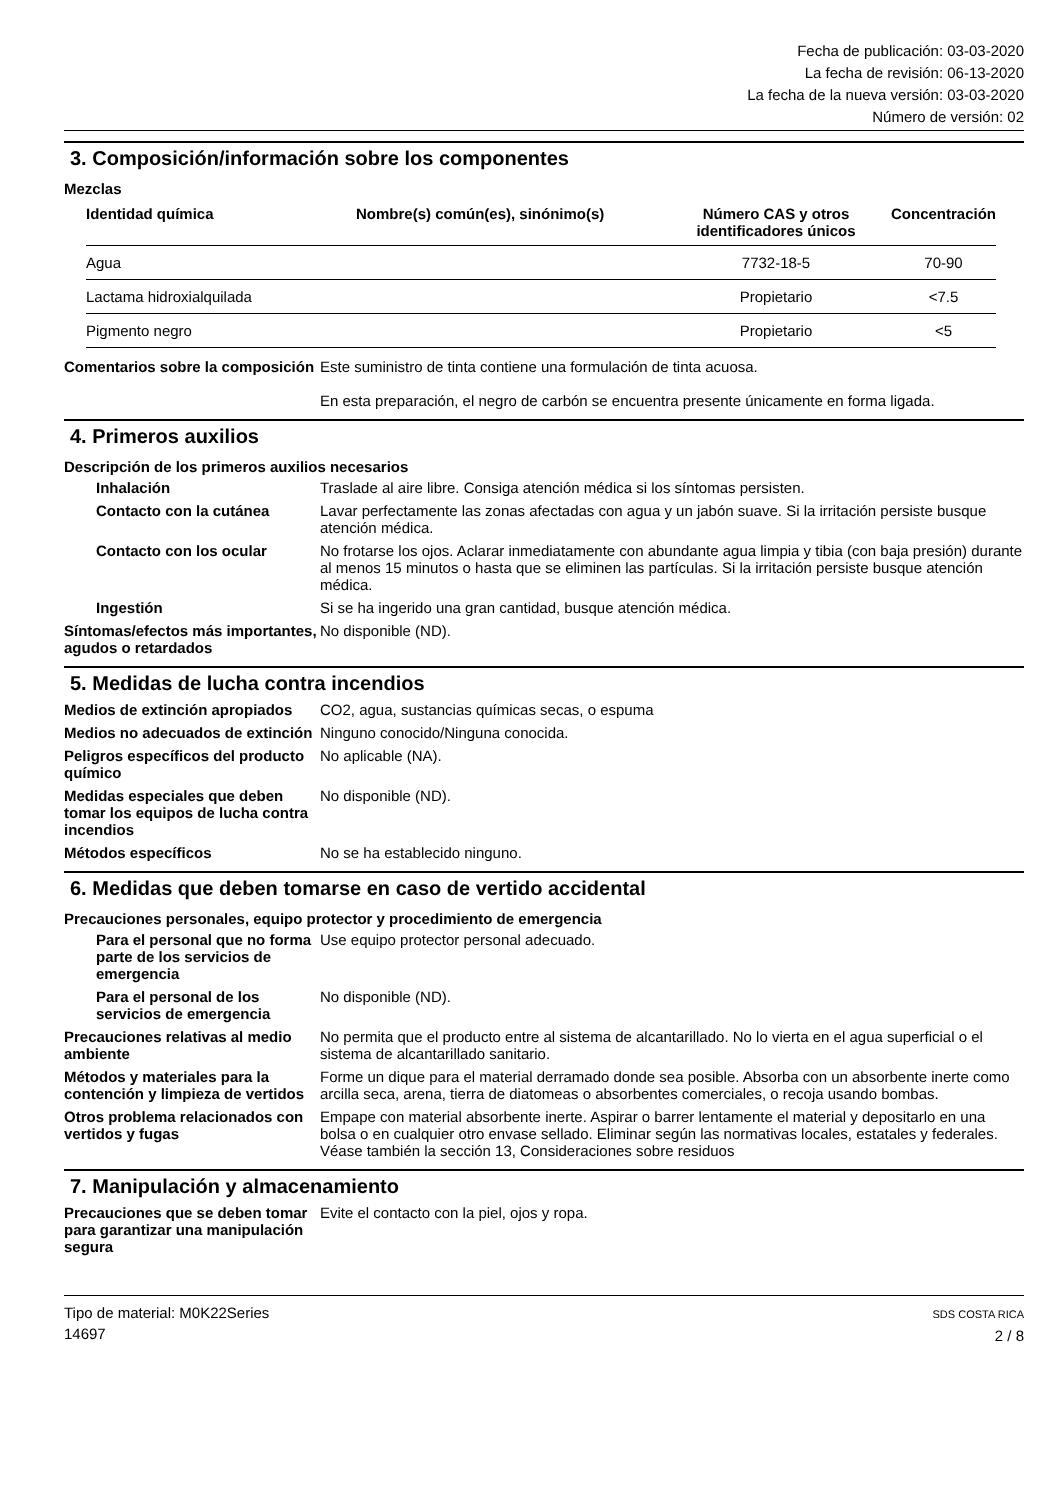Fecha de publicación: 03-03-2020
La fecha de revisión: 06-13-2020
La fecha de la nueva versión: 03-03-2020
Número de versión: 02
3. Composición/información sobre los componentes
Mezclas
| Identidad química | Nombre(s) común(es), sinónimo(s) | Número CAS y otros identificadores únicos | Concentración |
| --- | --- | --- | --- |
| Agua | | 7732-18-5 | 70-90 |
| Lactama hidroxialquilada | | Propietario | <7.5 |
| Pigmento negro | | Propietario | <5 |
Comentarios sobre la composición
Este suministro de tinta contiene una formulación de tinta acuosa.
En esta preparación, el negro de carbón se encuentra presente únicamente en forma ligada.
4. Primeros auxilios
Descripción de los primeros auxilios necesarios
Inhalación Traslade al aire libre. Consiga atención médica si los síntomas persisten.
Contacto con la cutánea Lavar perfectamente las zonas afectadas con agua y un jabón suave. Si la irritación persiste busque atención médica.
Contacto con los ocular No frotarse los ojos. Aclarar inmediatamente con abundante agua limpia y tibia (con baja presión) durante al menos 15 minutos o hasta que se eliminen las partículas. Si la irritación persiste busque atención médica.
Ingestión Si se ha ingerido una gran cantidad, busque atención médica.
Síntomas/efectos más importantes, agudos o retardados
No disponible (ND).
5. Medidas de lucha contra incendios
Medios de extinción apropiados
CO2, agua, sustancias químicas secas, o espuma
Medios no adecuados de extinción
Ninguno conocido/Ninguna conocida.
Peligros específicos del producto químico
No aplicable (NA).
Medidas especiales que deben tomar los equipos de lucha contra incendios
No disponible (ND).
Métodos específicos No se ha establecido ninguno.
6. Medidas que deben tomarse en caso de vertido accidental
Precauciones personales, equipo protector y procedimiento de emergencia
Para el personal que no forma parte de los servicios de emergencia
Use equipo protector personal adecuado.
Para el personal de los servicios de emergencia
No disponible (ND).
Precauciones relativas al medio ambiente
No permita que el producto entre al sistema de alcantarillado. No lo vierta en el agua superficial o el sistema de alcantarillado sanitario.
Métodos y materiales para la contención y limpieza de vertidos
Forme un dique para el material derramado donde sea posible. Absorba con un absorbente inerte como arcilla seca, arena, tierra de diatomeas o absorbentes comerciales, o recoja usando bombas.
Otros problema relacionados con vertidos y fugas
Empape con material absorbente inerte. Aspirar o barrer lentamente el material y depositarlo en una bolsa o en cualquier otro envase sellado. Eliminar según las normativas locales, estatales y federales. Véase también la sección 13, Consideraciones sobre residuos
7. Manipulación y almacenamiento
Precauciones que se deben tomar para garantizar una manipulación segura
Evite el contacto con la piel, ojos y ropa.
Tipo de material: M0K22Series
14697
SDS COSTA RICA
2 / 8